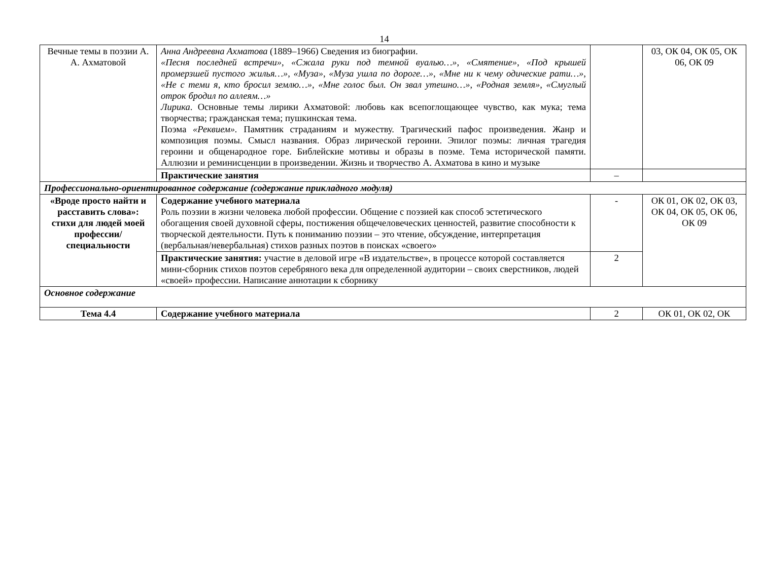14
| Вечные темы в поэзии А. А. Ахматовой | Анна Андреевна Ахматова (1889–1966) Сведения из биографии. «Песня последней встречи», «Сжала руки под темной вуалью…», «Смятение», «Под крышей промерзшей пустого жилья…», «Муза», «Муза ушла по дороге…», «Мне ни к чему одические рати…», «Не с теми я, кто бросил землю…», «Мне голос был. Он звал утешно…», «Родная земля», «Смуглый отрок бродил по аллеям…» Лирика . Основные темы лирики Ахматовой: любовь как всепоглощающее чувство, как мука; тема творчества; гражданская тема; пушкинская тема. Поэма «Реквием». Памятник страданиям и мужеству. Трагический пафос произведения. Жанр и композиция поэмы. Смысл названия. Образ лирической героини. Эпилог поэмы: личная трагедия героини и общенародное горе. Библейские мотивы и образы в поэме. Тема исторической памяти. Аллюзии и реминисценции в произведении. Жизнь и творчество А. Ахматова в кино и музыке | | 03, ОК 04, ОК 05, ОК 06, ОК 09 |
| | Практические занятия | – | |
| Профессионально-ориентированное содержание (содержание прикладного модуля) | | | |
| «Вроде просто найти и расставить слова»: стихи для людей моей профессии/ специальности | Содержание учебного материала Роль поэзии в жизни человека любой профессии. Общение с поэзией как способ эстетического обогащения своей духовной сферы, постижения общечеловеческих ценностей, развитие способности к творческой деятельности. Путь к пониманию поэзии – это чтение, обсуждение, интерпретация (вербальная/невербальная) стихов разных поэтов в поисках «своего» | - | ОК 01, ОК 02, ОК 03, ОК 04, ОК 05, ОК 06, ОК 09 |
| | Практические занятия: участие в деловой игре «В издательстве», в процессе которой составляется мини-сборник стихов поэтов серебряного века для определенной аудитории – своих сверстников, людей «своей» профессии. Написание аннотации к сборнику | 2 | |
| Основное содержание | | | |
| Тема 4.4 | Содержание учебного материала | 2 | ОК 01, ОК 02, ОК |